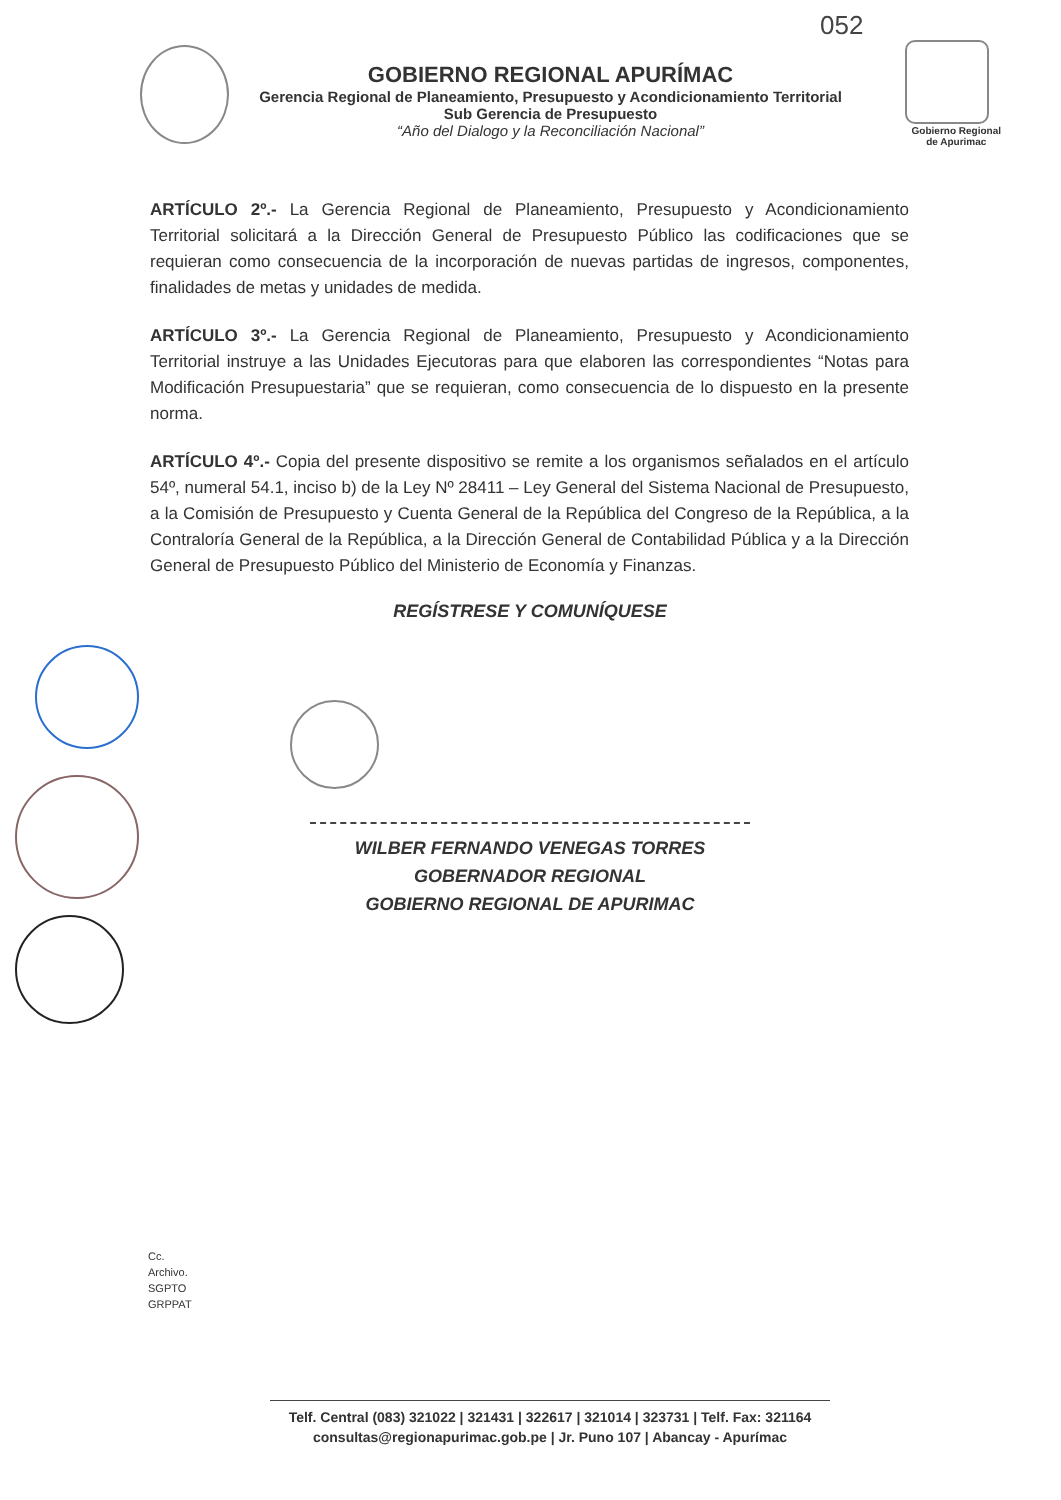052
Gobierno Regional
de Apurimac
GOBIERNO REGIONAL APURÍMAC
Gerencia Regional de Planeamiento, Presupuesto y Acondicionamiento Territorial
Sub Gerencia de Presupuesto
“Año del Dialogo y la Reconciliación Nacional”
ARTÍCULO 2º.- La Gerencia Regional de Planeamiento, Presupuesto y Acondicionamiento Territorial solicitará a la Dirección General de Presupuesto Público las codificaciones que se requieran como consecuencia de la incorporación de nuevas partidas de ingresos, componentes, finalidades de metas y unidades de medida.
ARTÍCULO 3º.- La Gerencia Regional de Planeamiento, Presupuesto y Acondicionamiento Territorial instruye a las Unidades Ejecutoras para que elaboren las correspondientes “Notas para Modificación Presupuestaria” que se requieran, como consecuencia de lo dispuesto en la presente norma.
ARTÍCULO 4º.- Copia del presente dispositivo se remite a los organismos señalados en el artículo 54º, numeral 54.1, inciso b) de la Ley Nº 28411 – Ley General del Sistema Nacional de Presupuesto, a la Comisión de Presupuesto y Cuenta General de la República del Congreso de la República, a la Contraloría General de la República, a la Dirección General de Contabilidad Pública y a la Dirección General de Presupuesto Público del Ministerio de Economía y Finanzas.
REGÍSTRESE Y COMUNÍQUESE
WILBER FERNANDO VENEGAS TORRES
GOBERNADOR REGIONAL
GOBIERNO REGIONAL DE APURIMAC
Cc.
Archivo.
SGPTO
GRPPAT
Telf. Central (083) 321022 | 321431 | 322617 | 321014 | 323731 | Telf. Fax: 321164
consultas@regionapurimac.gob.pe | Jr. Puno 107 | Abancay - Apurímac